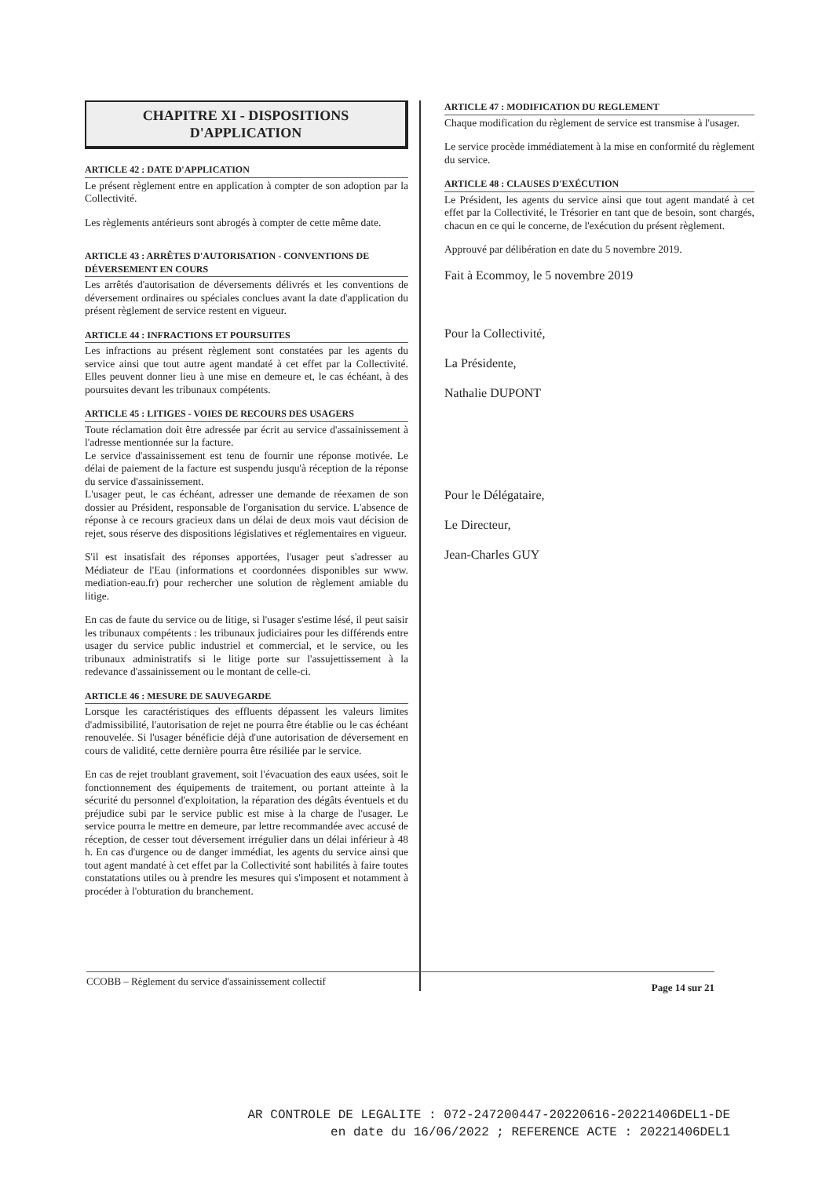CHAPITRE XI - DISPOSITIONS
D'APPLICATION
ARTICLE 42 : DATE D'APPLICATION
Le présent règlement entre en application à compter de son adoption par la Collectivité.
Les règlements antérieurs sont abrogés à compter de cette même date.
ARTICLE 43 : ARRÊTES D'AUTORISATION - CONVENTIONS DE DÉVERSEMENT EN COURS
Les arrêtés d'autorisation de déversements délivrés et les conventions de déversement ordinaires ou spéciales conclues avant la date d'application du présent règlement de service restent en vigueur.
ARTICLE 44 : INFRACTIONS ET POURSUITES
Les infractions au présent règlement sont constatées par les agents du service ainsi que tout autre agent mandaté à cet effet par la Collectivité. Elles peuvent donner lieu à une mise en demeure et, le cas échéant, à des poursuites devant les tribunaux compétents.
ARTICLE 45 : LITIGES - VOIES DE RECOURS DES USAGERS
Toute réclamation doit être adressée par écrit au service d'assainissement à l'adresse mentionnée sur la facture.
Le service d'assainissement est tenu de fournir une réponse motivée. Le délai de paiement de la facture est suspendu jusqu'à réception de la réponse du service d'assainissement.
L'usager peut, le cas échéant, adresser une demande de réexamen de son dossier au Président, responsable de l'organisation du service. L'absence de réponse à ce recours gracieux dans un délai de deux mois vaut décision de rejet, sous réserve des dispositions législatives et réglementaires en vigueur.
S'il est insatisfait des réponses apportées, l'usager peut s'adresser au Médiateur de l'Eau (informations et coordonnées disponibles sur www. mediation-eau.fr) pour rechercher une solution de règlement amiable du litige.
En cas de faute du service ou de litige, si l'usager s'estime lésé, il peut saisir les tribunaux compétents : les tribunaux judiciaires pour les différends entre usager du service public industriel et commercial, et le service, ou les tribunaux administratifs si le litige porte sur l'assujettissement à la redevance d'assainissement ou le montant de celle-ci.
ARTICLE 46 : MESURE DE SAUVEGARDE
Lorsque les caractéristiques des effluents dépassent les valeurs limites d'admissibilité, l'autorisation de rejet ne pourra être établie ou le cas échéant renouvelée. Si l'usager bénéficie déjà d'une autorisation de déversement en cours de validité, cette dernière pourra être résiliée par le service.
En cas de rejet troublant gravement, soit l'évacuation des eaux usées, soit le fonctionnement des équipements de traitement, ou portant atteinte à la sécurité du personnel d'exploitation, la réparation des dégâts éventuels et du préjudice subi par le service public est mise à la charge de l'usager. Le service pourra le mettre en demeure, par lettre recommandée avec accusé de réception, de cesser tout déversement irrégulier dans un délai inférieur à 48 h. En cas d'urgence ou de danger immédiat, les agents du service ainsi que tout agent mandaté à cet effet par la Collectivité sont habilités à faire toutes constatations utiles ou à prendre les mesures qui s'imposent et notamment à procéder à l'obturation du branchement.
ARTICLE 47 : MODIFICATION DU REGLEMENT
Chaque modification du règlement de service est transmise à l'usager.
Le service procède immédiatement à la mise en conformité du règlement du service.
ARTICLE 48 : CLAUSES D'EXÉCUTION
Le Président, les agents du service ainsi que tout agent mandaté à cet effet par la Collectivité, le Trésorier en tant que de besoin, sont chargés, chacun en ce qui le concerne, de l'exécution du présent règlement.
Approuvé par délibération en date du 5 novembre 2019.
Fait à Ecommoy, le 5 novembre 2019
Pour la Collectivité,
La Présidente,
Nathalie DUPONT
Pour le Délégataire,
Le Directeur,
Jean-Charles GUY
CCOBB – Règlement du service d'assainissement collectif Page 14 sur 21
AR CONTROLE DE LEGALITE : 072-247200447-20220616-20221406DEL1-DE
en date du 16/06/2022 ; REFERENCE ACTE : 20221406DEL1